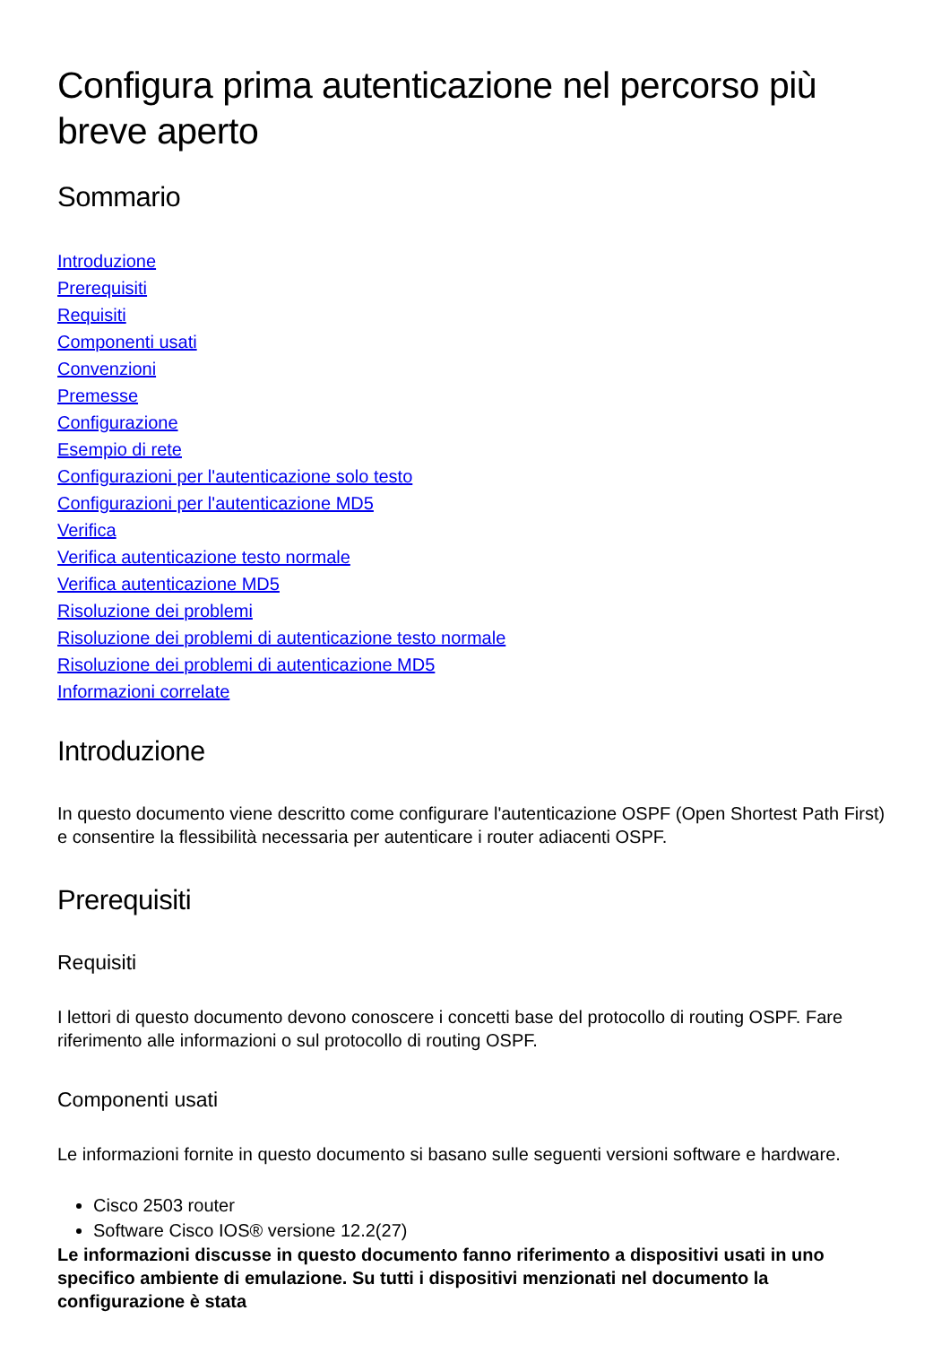Configura prima autenticazione nel percorso più breve aperto
Sommario
Introduzione
Prerequisiti
Requisiti
Componenti usati
Convenzioni
Premesse
Configurazione
Esempio di rete
Configurazioni per l'autenticazione solo testo
Configurazioni per l'autenticazione MD5
Verifica
Verifica autenticazione testo normale
Verifica autenticazione MD5
Risoluzione dei problemi
Risoluzione dei problemi di autenticazione testo normale
Risoluzione dei problemi di autenticazione MD5
Informazioni correlate
Introduzione
In questo documento viene descritto come configurare l'autenticazione OSPF (Open Shortest Path First) e consentire la flessibilità necessaria per autenticare i router adiacenti OSPF.
Prerequisiti
Requisiti
I lettori di questo documento devono conoscere i concetti base del protocollo di routing OSPF. Fare riferimento alle informazioni o sul protocollo di routing OSPF.
Componenti usati
Le informazioni fornite in questo documento si basano sulle seguenti versioni software e hardware.
Cisco 2503 router
Software Cisco IOS® versione 12.2(27)
Le informazioni discusse in questo documento fanno riferimento a dispositivi usati in uno specifico ambiente di emulazione. Su tutti i dispositivi menzionati nel documento la configurazione è stata